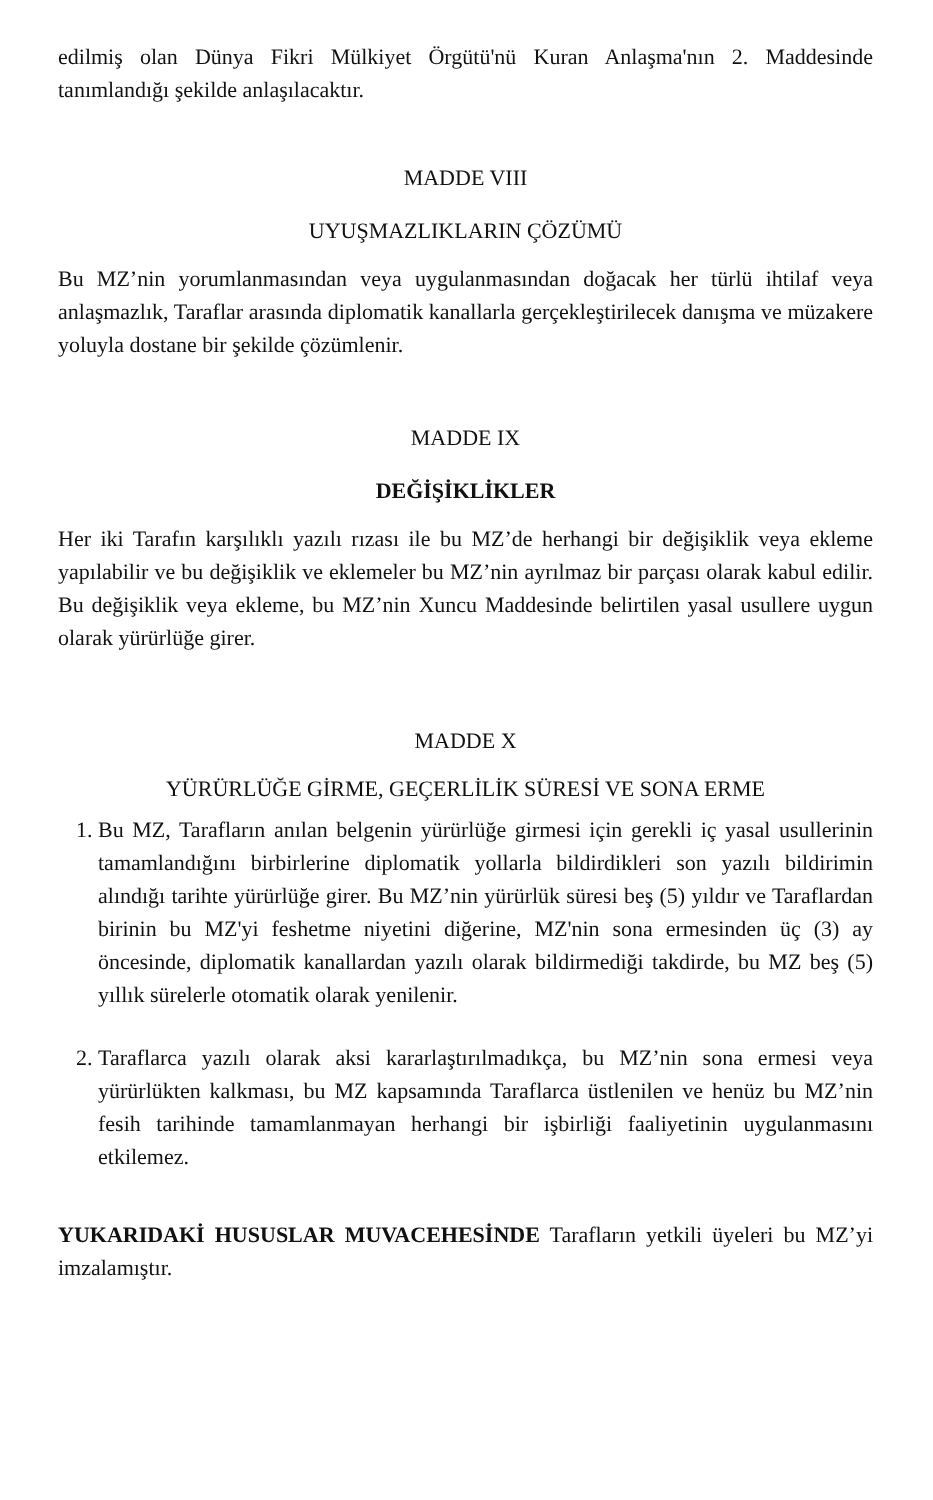edilmiş olan Dünya Fikri Mülkiyet Örgütü'nü Kuran Anlaşma'nın 2. Maddesinde tanımlandığı şekilde anlaşılacaktır.
MADDE VIII
UYUŞMAZLIKLARIN ÇÖZÜMÜ
Bu MZ’nin yorumlanmasından veya uygulanmasından doğacak her türlü ihtilaf veya anlaşmazlık, Taraflar arasında diplomatik kanallarla gerçekleştirilecek danışma ve müzakere yoluyla dostane bir şekilde çözümlenir.
MADDE IX
DEĞİŞİKLİKLER
Her iki Tarafın karşılıklı yazılı rızası ile bu MZ’de herhangi bir değişiklik veya ekleme yapılabilir ve bu değişiklik ve eklemeler bu MZ’nin ayrılmaz bir parçası olarak kabul edilir. Bu değişiklik veya ekleme, bu MZ’nin Xuncu Maddesinde belirtilen yasal usullere uygun olarak yürürlüğe girer.
MADDE X
YÜRÜRLÜĞE GİRME, GEÇERLİLİK SÜRESİ VE SONA ERME
1. Bu MZ, Tarafların anılan belgenin yürürlüğe girmesi için gerekli iç yasal usullerinin tamamlandığını birbirlerine diplomatik yollarla bildirdikleri son yazılı bildirimin alındığı tarihte yürürlüğe girer. Bu MZ’nin yürürlük süresi beş (5) yıldır ve Taraflardan birinin bu MZ'yi feshetme niyetini diğerine, MZ'nin sona ermesinden üç (3) ay öncesinde, diplomatik kanallardan yazılı olarak bildirmediği takdirde, bu MZ beş (5) yıllık sürelerle otomatik olarak yenilenir.
2. Taraflarca yazılı olarak aksi kararlaştırılmadıkça, bu MZ’nin sona ermesi veya yürürlükten kalkması, bu MZ kapsamında Taraflarca üstlenilen ve henüz bu MZ’nin fesih tarihinde tamamlanmayan herhangi bir işbirliği faaliyetinin uygulanmasını etkilemez.
YUKARIDAKİ HUSUSLAR MUVACEHESİNDE Tarafların yetkili üyeleri bu MZ’yi imzalamıştır.